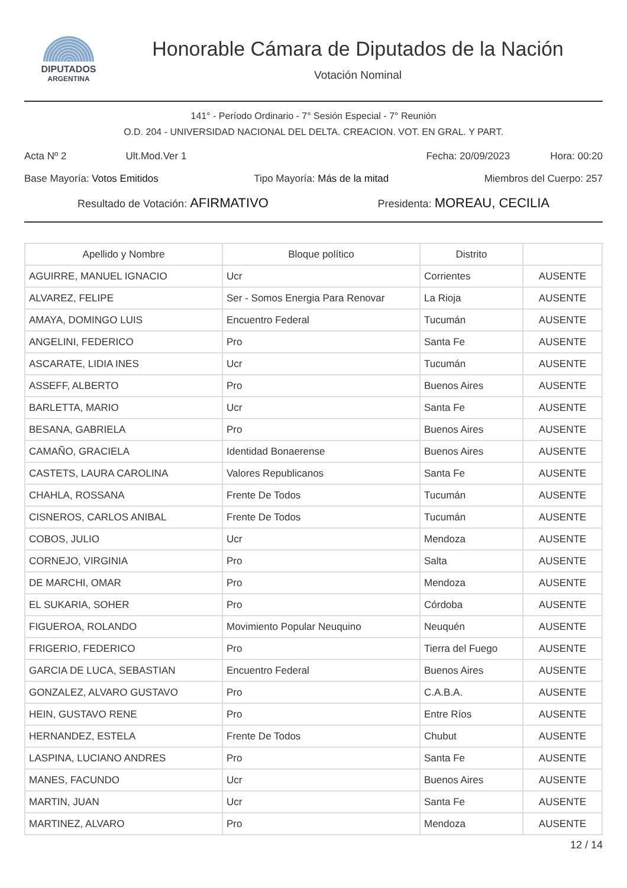DIPUTADOS
ARGENTINA
Honorable Cámara de Diputados de la Nación
Votación Nominal
141° - Período Ordinario - 7° Sesión Especial - 7° Reunión
O.D. 204 - UNIVERSIDAD NACIONAL DEL DELTA. CREACION. VOT. EN GRAL. Y PART.
Acta Nº 2 Ult.Mod.Ver 1 Fecha: 20/09/2023 Hora: 00:20
Base Mayoría: Votos Emitidos Tipo Mayoría: Más de la mitad Miembros del Cuerpo: 257
Resultado de Votación: AFIRMATIVO Presidenta: MOREAU, CECILIA
| Apellido y Nombre | Bloque político | Distrito | |
| --- | --- | --- | --- |
| AGUIRRE, MANUEL IGNACIO | Ucr | Corrientes | AUSENTE |
| ALVAREZ, FELIPE | Ser - Somos Energia Para Renovar | La Rioja | AUSENTE |
| AMAYA, DOMINGO LUIS | Encuentro Federal | Tucumán | AUSENTE |
| ANGELINI, FEDERICO | Pro | Santa Fe | AUSENTE |
| ASCARATE, LIDIA INES | Ucr | Tucumán | AUSENTE |
| ASSEFF, ALBERTO | Pro | Buenos Aires | AUSENTE |
| BARLETTA, MARIO | Ucr | Santa Fe | AUSENTE |
| BESANA, GABRIELA | Pro | Buenos Aires | AUSENTE |
| CAMAÑO, GRACIELA | Identidad Bonaerense | Buenos Aires | AUSENTE |
| CASTETS, LAURA CAROLINA | Valores Republicanos | Santa Fe | AUSENTE |
| CHAHLA, ROSSANA | Frente De Todos | Tucumán | AUSENTE |
| CISNEROS, CARLOS ANIBAL | Frente De Todos | Tucumán | AUSENTE |
| COBOS, JULIO | Ucr | Mendoza | AUSENTE |
| CORNEJO, VIRGINIA | Pro | Salta | AUSENTE |
| DE MARCHI, OMAR | Pro | Mendoza | AUSENTE |
| EL SUKARIA, SOHER | Pro | Córdoba | AUSENTE |
| FIGUEROA, ROLANDO | Movimiento Popular Neuquino | Neuquén | AUSENTE |
| FRIGERIO, FEDERICO | Pro | Tierra del Fuego | AUSENTE |
| GARCIA DE LUCA, SEBASTIAN | Encuentro Federal | Buenos Aires | AUSENTE |
| GONZALEZ, ALVARO GUSTAVO | Pro | C.A.B.A. | AUSENTE |
| HEIN, GUSTAVO RENE | Pro | Entre Ríos | AUSENTE |
| HERNANDEZ, ESTELA | Frente De Todos | Chubut | AUSENTE |
| LASPINA, LUCIANO ANDRES | Pro | Santa Fe | AUSENTE |
| MANES, FACUNDO | Ucr | Buenos Aires | AUSENTE |
| MARTIN, JUAN | Ucr | Santa Fe | AUSENTE |
| MARTINEZ, ALVARO | Pro | Mendoza | AUSENTE |
12 / 14